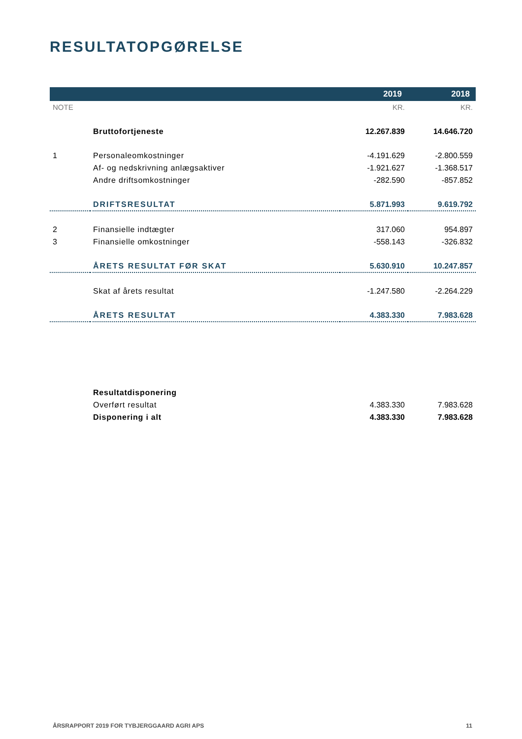RESULTATOPGØRELSE
| | | 2019 | 2018 |
| --- | --- | --- | --- |
| NOTE | | KR. | KR. |
| | Bruttofortjeneste | 12.267.839 | 14.646.720 |
| 1 | Personaleomkostninger | -4.191.629 | -2.800.559 |
| | Af- og nedskrivning anlægsaktiver | -1.921.627 | -1.368.517 |
| | Andre driftsomkostninger | -282.590 | -857.852 |
| | DRIFTSRESULTAT | 5.871.993 | 9.619.792 |
| 2 | Finansielle indtægter | 317.060 | 954.897 |
| 3 | Finansielle omkostninger | -558.143 | -326.832 |
| | ÅRETS RESULTAT FØR SKAT | 5.630.910 | 10.247.857 |
| | Skat af årets resultat | -1.247.580 | -2.264.229 |
| | ÅRETS RESULTAT | 4.383.330 | 7.983.628 |
| | Resultatdisponering | | |
| | Overført resultat | 4.383.330 | 7.983.628 |
| | Disponering i alt | 4.383.330 | 7.983.628 |
ÅRSRAPPORT 2019 FOR TYBJERGGAARD AGRI APS 11